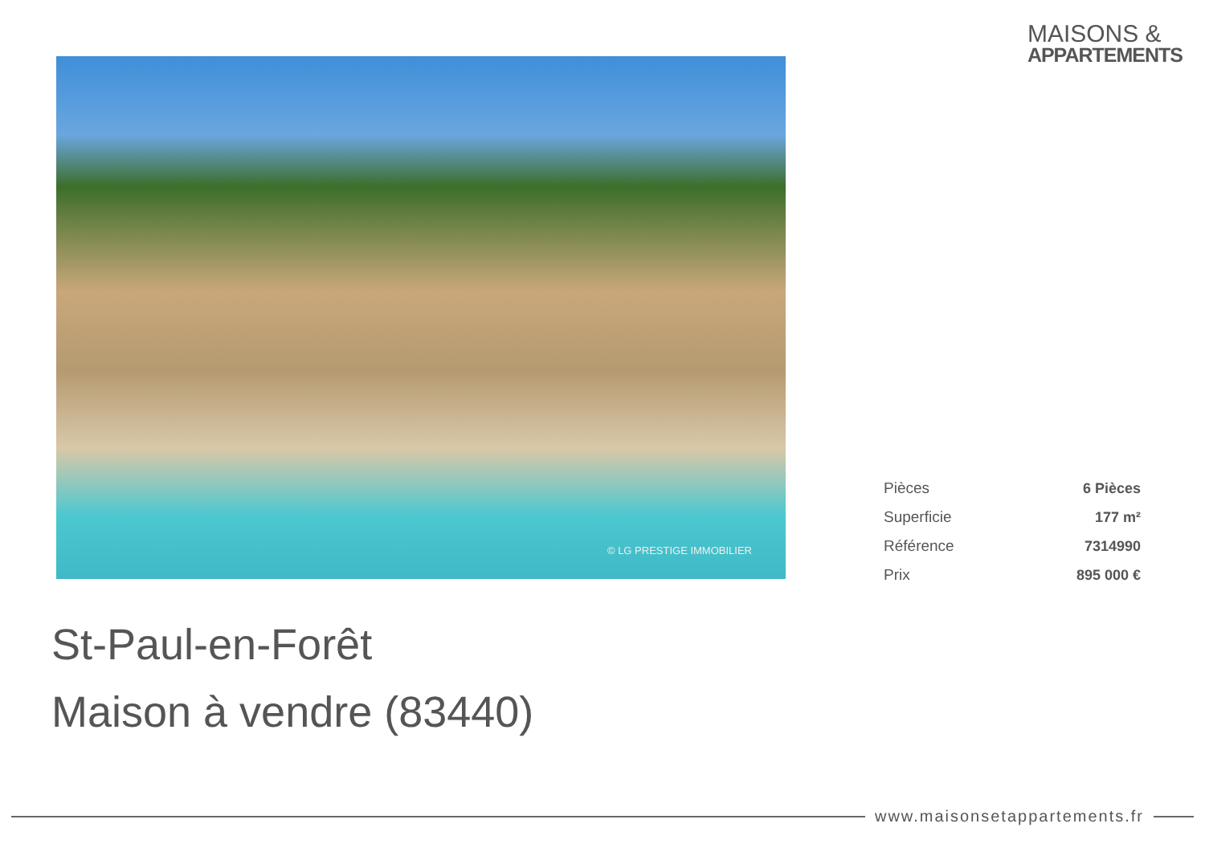MAISONS &
APPARTEMENTS
© LG PRESTIGE IMMOBILIER
| Pièces | 6 Pièces |
| Superficie | 177 m² |
| Référence | 7314990 |
| Prix | 895 000 € |
St-Paul-en-Forêt
Maison à vendre (83440)
www.maisonsetappartements.fr